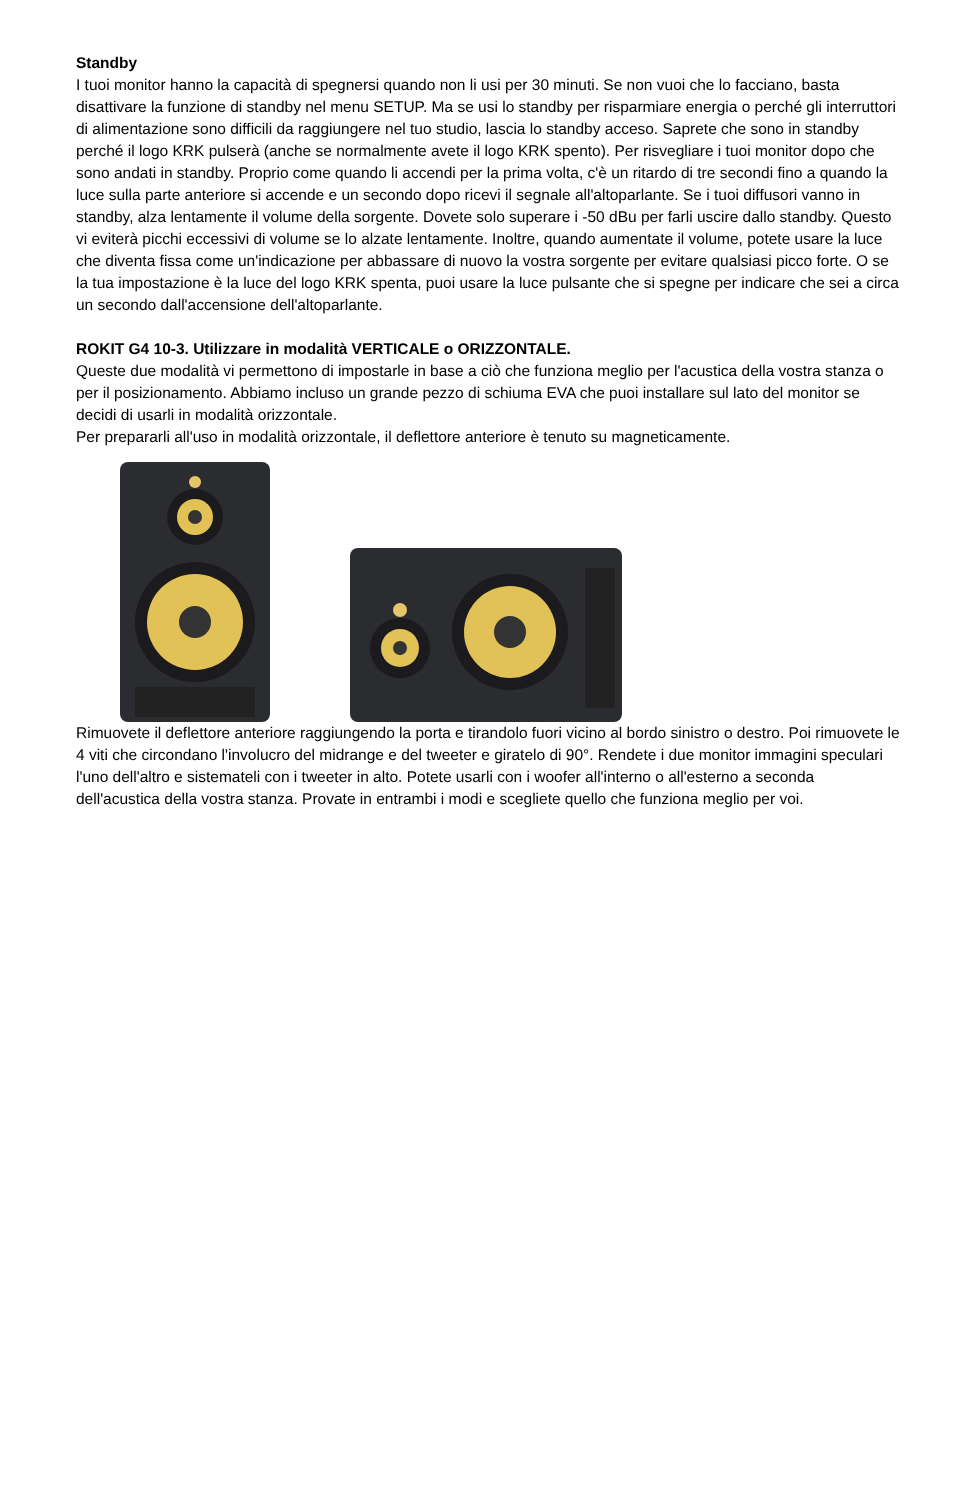Standby
I tuoi monitor hanno la capacità di spegnersi quando non li usi per 30 minuti. Se non vuoi che lo facciano, basta disattivare la funzione di standby nel menu SETUP. Ma se usi lo standby per risparmiare energia o perché gli interruttori di alimentazione sono difficili da raggiungere nel tuo studio, lascia lo standby acceso. Saprete che sono in standby perché il logo KRK pulserà (anche se normalmente avete il logo KRK spento). Per risvegliare i tuoi monitor dopo che sono andati in standby. Proprio come quando li accendi per la prima volta, c'è un ritardo di tre secondi fino a quando la luce sulla parte anteriore si accende e un secondo dopo ricevi il segnale all'altoparlante. Se i tuoi diffusori vanno in standby, alza lentamente il volume della sorgente. Dovete solo superare i -50 dBu per farli uscire dallo standby. Questo vi eviterà picchi eccessivi di volume se lo alzate lentamente. Inoltre, quando aumentate il volume, potete usare la luce che diventa fissa come un'indicazione per abbassare di nuovo la vostra sorgente per evitare qualsiasi picco forte. O se la tua impostazione è la luce del logo KRK spenta, puoi usare la luce pulsante che si spegne per indicare che sei a circa un secondo dall'accensione dell'altoparlante.
ROKIT G4 10-3. Utilizzare in modalità VERTICALE o ORIZZONTALE.
Queste due modalità vi permettono di impostarle in base a ciò che funziona meglio per l'acustica della vostra stanza o per il posizionamento. Abbiamo incluso un grande pezzo di schiuma EVA che puoi installare sul lato del monitor se decidi di usarli in modalità orizzontale.
Per prepararli all'uso in modalità orizzontale, il deflettore anteriore è tenuto su magneticamente.
Rimuovete il deflettore anteriore raggiungendo la porta e tirandolo fuori vicino al bordo sinistro o destro. Poi rimuovete le 4 viti che circondano l'involucro del midrange e del tweeter e giratelo di 90°. Rendete i due monitor immagini speculari l'uno dell'altro e sistemateli con i tweeter in alto. Potete usarli con i woofer all'interno o all'esterno a seconda dell'acustica della vostra stanza. Provate in entrambi i modi e scegliete quello che funziona meglio per voi.